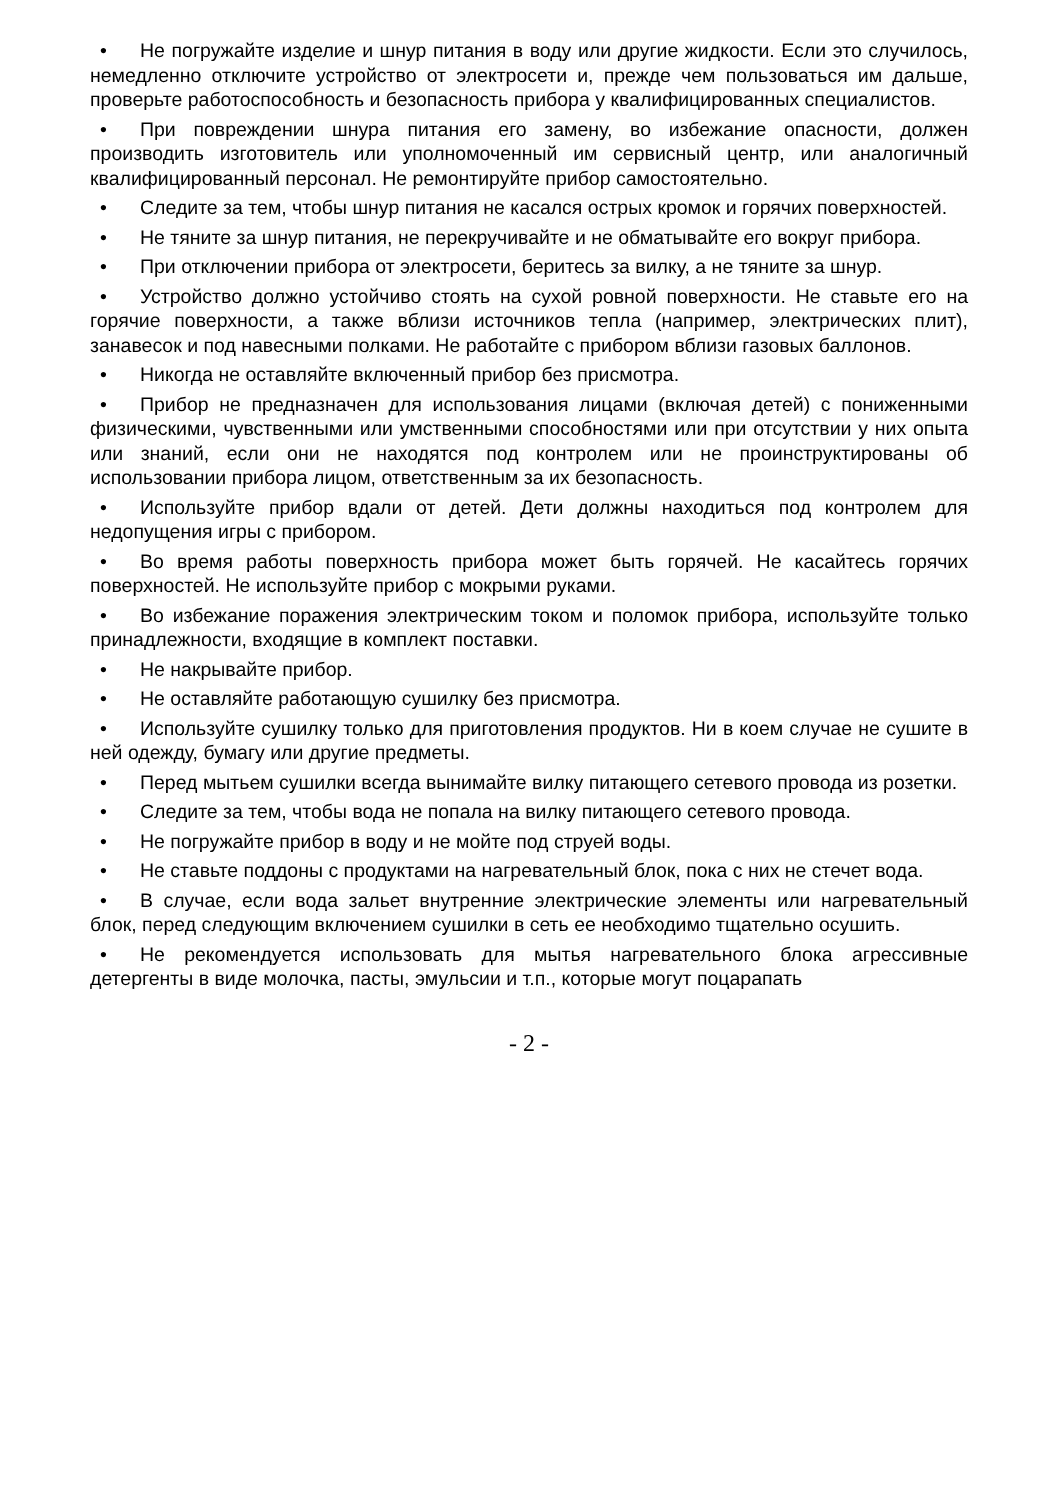• Не погружайте изделие и шнур питания в воду или другие жидкости. Если это случилось, немедленно отключите устройство от электросети и, прежде чем пользоваться им дальше, проверьте работоспособность и безопасность прибора у квалифицированных специалистов.
• При повреждении шнура питания его замену, во избежание опасности, должен производить изготовитель или уполномоченный им сервисный центр, или аналогичный квалифицированный персонал. Не ремонтируйте прибор самостоятельно.
• Следите за тем, чтобы шнур питания не касался острых кромок и горячих поверхностей.
• Не тяните за шнур питания, не перекручивайте и не обматывайте его вокруг прибора.
• При отключении прибора от электросети, беритесь за вилку, а не тяните за шнур.
• Устройство должно устойчиво стоять на сухой ровной поверхности. Не ставьте его на горячие поверхности, а также вблизи источников тепла (например, электрических плит), занавесок и под навесными полками. Не работайте с прибором вблизи газовых баллонов.
• Никогда не оставляйте включенный прибор без присмотра.
• Прибор не предназначен для использования лицами (включая детей) с пониженными физическими, чувственными или умственными способностями или при отсутствии у них опыта или знаний, если они не находятся под контролем или не проинструктированы об использовании прибора лицом, ответственным за их безопасность.
• Используйте прибор вдали от детей. Дети должны находиться под контролем для недопущения игры с прибором.
• Во время работы поверхность прибора может быть горячей. Не касайтесь горячих поверхностей. Не используйте прибор с мокрыми руками.
• Во избежание поражения электрическим током и поломок прибора, используйте только принадлежности, входящие в комплект поставки.
• Не накрывайте прибор.
• Не оставляйте работающую сушилку без присмотра.
• Используйте сушилку только для приготовления продуктов. Ни в коем случае не сушите в ней одежду, бумагу или другие предметы.
• Перед мытьем сушилки всегда вынимайте вилку питающего сетевого провода из розетки.
• Следите за тем, чтобы вода не попала на вилку питающего сетевого провода.
• Не погружайте прибор в воду и не мойте под струей воды.
• Не ставьте поддоны с продуктами на нагревательный блок, пока с них не стечет вода.
• В случае, если вода зальет внутренние электрические элементы или нагревательный блок, перед следующим включением сушилки в сеть ее необходимо тщательно осушить.
• Не рекомендуется использовать для мытья нагревательного блока агрессивные детергенты в виде молочка, пасты, эмульсии и т.п., которые могут поцарапать
- 2 -